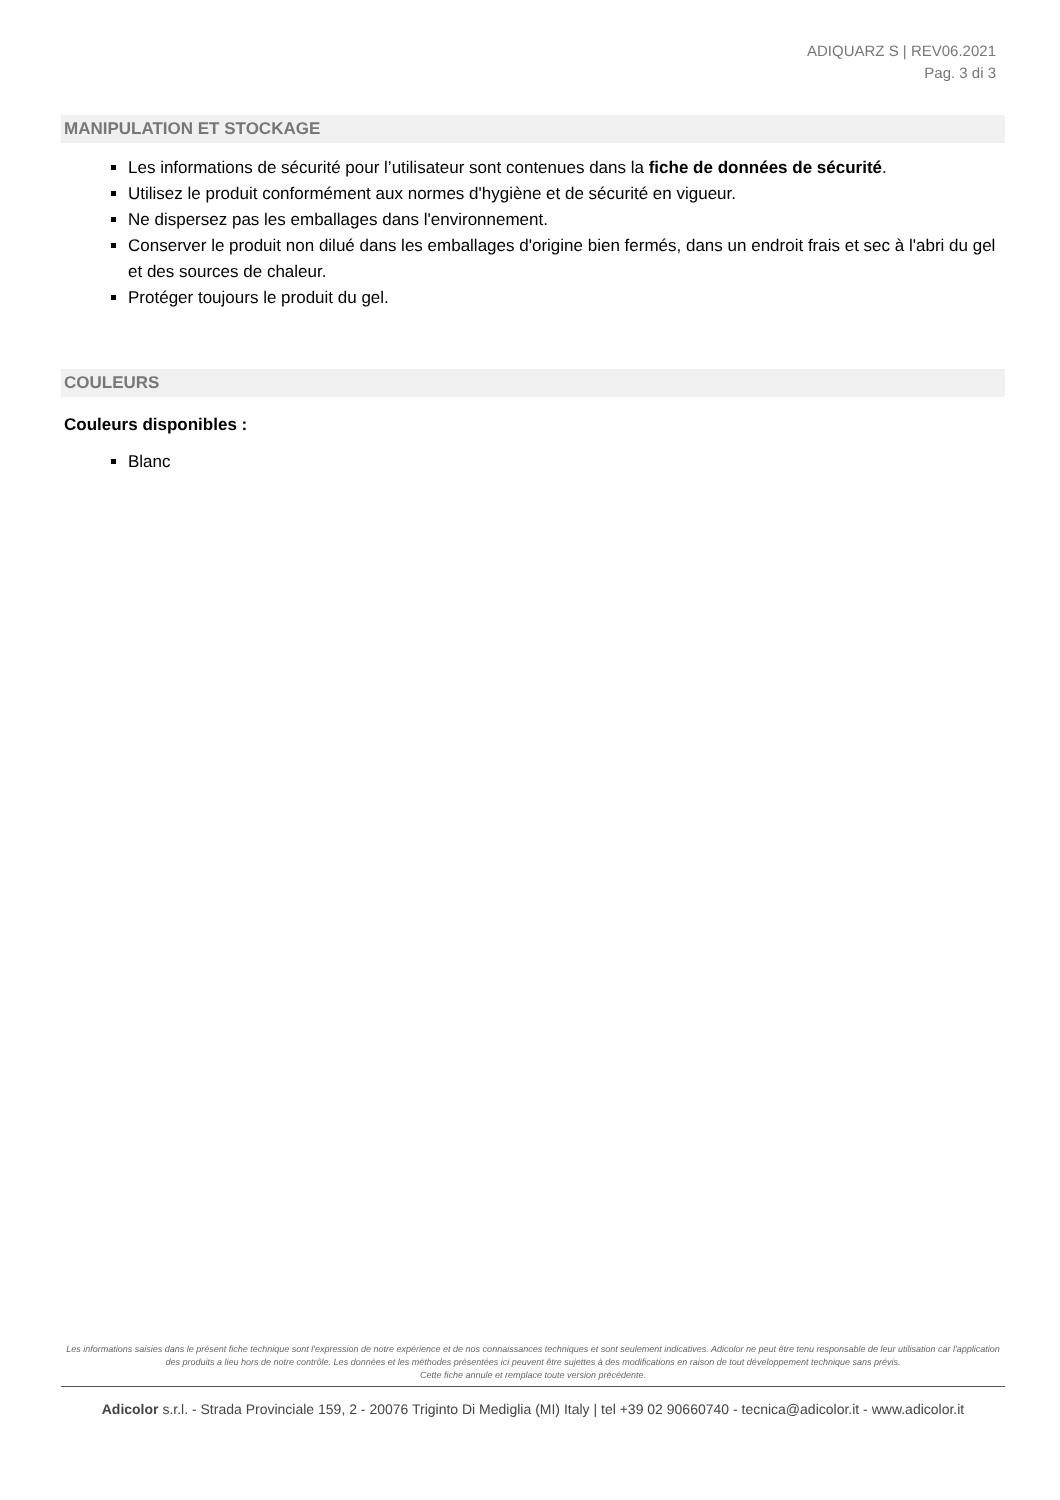ADIQUARZ S | REV06.2021
Pag. 3 di 3
MANIPULATION ET STOCKAGE
Les informations de sécurité pour l’utilisateur sont contenues dans la fiche de données de sécurité.
Utilisez le produit conformément aux normes d'hygiène et de sécurité en vigueur.
Ne dispersez pas les emballages dans l'environnement.
Conserver le produit non dilué dans les emballages d'origine bien fermés, dans un endroit frais et sec à l'abri du gel et des sources de chaleur.
Protéger toujours le produit du gel.
COULEURS
Couleurs disponibles :
Blanc
Les informations saisies dans le présent fiche technique sont l'expression de notre expérience et de nos connaissances techniques et sont seulement indicatives. Adicolor ne peut être tenu responsable de leur utilisation car l'application des produits a lieu hors de notre contrôle. Les données et les méthodes présentées ici peuvent être sujettes à des modifications en raison de tout développement technique sans prévis.
Cette fiche annule et remplace toute version précédente.
Adicolor s.r.l. - Strada Provinciale 159, 2 - 20076 Triginto Di Mediglia (MI) Italy | tel +39 02 90660740 - tecnica@adicolor.it - www.adicolor.it